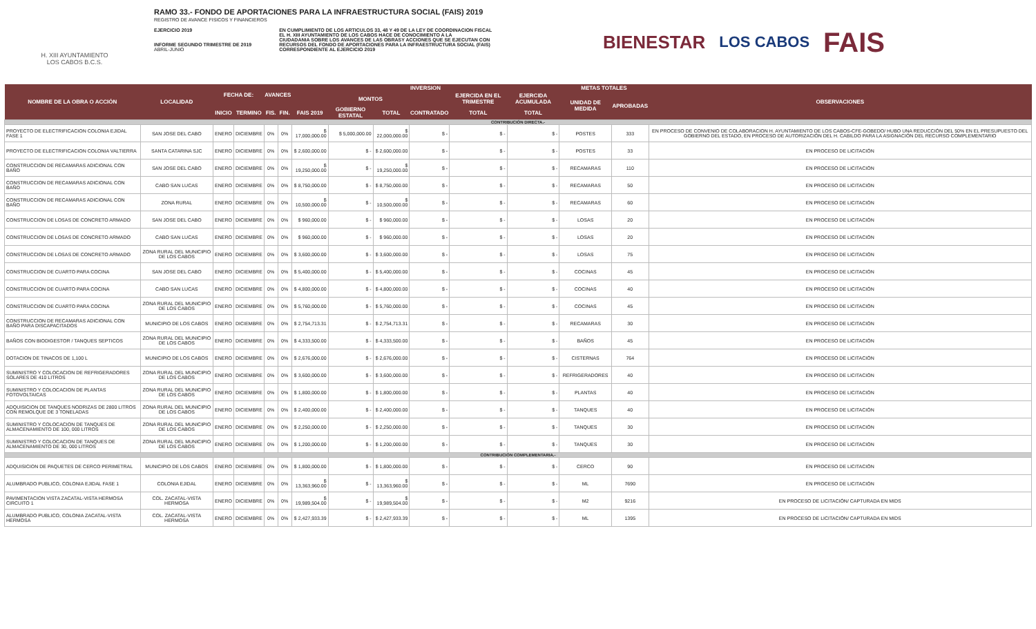H. XIII AYUNTAMIENTO
LOS CABOS B.C.S.
RAMO 33.- FONDO DE APORTACIONES PARA LA INFRAESTRUCTURA SOCIAL (FAIS) 2019
REGISTRO DE AVANCE FISICOS Y FINANCIEROS
EJERCICIO 2019
INFORME SEGUNDO TRIMESTRE DE 2019
ABRIL-JUNIO
EN CUMPLIMIENTO DE LOS ARTICULOS 33, 48 Y 49 DE LA LEY DE COORDINACION FISCAL
EL H. XIII AYUNTAMIENTO DE LOS CABOS HACE DE CONOCIMIENTO A LA
CIUDADANIA SOBRE LOS AVANCES DE LAS OBRASY ACCIONES QUE SE EJECUTAN CON
RECURSOS DEL FONDO DE APORTACIONES PARA LA INFRAESTRUCTURA SOCIAL (FAIS)
CORRESPONDIENTE AL EJERCICIO 2019
BIENESTAR
LOS CABOS
FAIS
| NOMBRE DE LA OBRA O ACCIÓN | LOCALIDAD | FECHA DE: | | AVANCES | | INVERSION | | | | | | METAS TOTALES | | OBSERVACIONES |
| --- | --- | --- | --- | --- | --- | --- | --- | --- | --- | --- | --- | --- | --- | --- |
| | | | | | | MONTOS | | | | EJERCIDA EN EL TRIMESTRE | EJERCIDA ACUMULADA | UNIDAD DE MEDIDA | APROBADAS | |
| | | INICIO | TERMINO | FIS. | FIN. | FAIS 2019 | GOBIERNO ESTATAL | TOTAL | CONTRATADO | TOTAL | TOTAL | | | |
| CONTRIBUCIÓN DIRECTA.- | | | | | | | | | | | | | | |
| PROYECTO DE ELECTRIFICACION COLONIA EJIDAL FASE 1 | SAN JOSE DEL CABO | ENERO | DICIEMBRE | 0% | 0% | $ 17,000,000.00 | $ 5,000,000.00 | $ 22,000,000.00 | $ - | $ - | $ - | POSTES | 333 | EN PROCESO DE CONVENIO DE COLABORACION H. AYUNTAMIENTO DE LOS CABOS-CFE-GOBEDO/ HUBO UNA REDUCCIÓN DEL 50% EN EL PRESUPUESTO DEL GOBIERNO DEL ESTADO, EN PROCESO DE AUTORIZACIÓN DEL H. CABILDO PARA LA ASIGNACIÓN DEL RECURSO COMPLEMENTARIO |
| PROYECTO DE ELECTRIFICACION COLONIA VALTIERRA | SANTA CATARINA SJC | ENERO | DICIEMBRE | 0% | 0% | $ 2,600,000.00 | $ - | $ 2,600,000.00 | $ - | $ - | $ - | POSTES | 33 | EN PROCESO DE LICITACIÓN |
| CONSTRUCCION DE RECAMARAS ADICIONAL CON BAÑO | SAN JOSE DEL CABO | ENERO | DICIEMBRE | 0% | 0% | $ 19,250,000.00 | $ - | $ 19,250,000.00 | $ - | $ - | $ - | RECAMARAS | 110 | EN PROCESO DE LICITACIÓN |
| CONSTRUCCION DE RECAMARAS ADICIONAL CON BAÑO | CABO SAN LUCAS | ENERO | DICIEMBRE | 0% | 0% | $ 8,750,000.00 | $ - | $ 8,750,000.00 | $ - | $ - | $ - | RECAMARAS | 50 | EN PROCESO DE LICITACIÓN |
| CONSTRUCCION DE RECAMARAS ADICIONAL CON BAÑO | ZONA RURAL | ENERO | DICIEMBRE | 0% | 0% | $ 10,500,000.00 | $ - | $ 10,500,000.00 | $ - | $ - | $ - | RECAMARAS | 60 | EN PROCESO DE LICITACIÓN |
| CONSTRUCCION DE LOSAS DE CONCRETO ARMADO | SAN JOSE DEL CABO | ENERO | DICIEMBRE | 0% | 0% | $ 960,000.00 | $ - | $ 960,000.00 | $ - | $ - | $ - | LOSAS | 20 | EN PROCESO DE LICITACIÓN |
| CONSTRUCCION DE LOSAS DE CONCRETO ARMADO | CABO SAN LUCAS | ENERO | DICIEMBRE | 0% | 0% | $ 960,000.00 | $ - | $ 960,000.00 | $ - | $ - | $ - | LOSAS | 20 | EN PROCESO DE LICITACIÓN |
| CONSTRUCCION DE LOSAS DE CONCRETO ARMADO | ZONA RURAL DEL MUNICIPIO DE LOS CABOS | ENERO | DICIEMBRE | 0% | 0% | $ 3,600,000.00 | $ - | $ 3,600,000.00 | $ - | $ - | $ - | LOSAS | 75 | EN PROCESO DE LICITACIÓN |
| CONSTRUCCION DE CUARTO PARA COCINA | SAN JOSE DEL CABO | ENERO | DICIEMBRE | 0% | 0% | $ 5,400,000.00 | $ - | $ 5,400,000.00 | $ - | $ - | $ - | COCINAS | 45 | EN PROCESO DE LICITACIÓN |
| CONSTRUCCION DE CUARTO PARA COCINA | CABO SAN LUCAS | ENERO | DICIEMBRE | 0% | 0% | $ 4,800,000.00 | $ - | $ 4,800,000.00 | $ - | $ - | $ - | COCINAS | 40 | EN PROCESO DE LICITACIÓN |
| CONSTRUCCION DE CUARTO PARA COCINA | ZONA RURAL DEL MUNICIPIO DE LOS CABOS | ENERO | DICIEMBRE | 0% | 0% | $ 5,760,000.00 | $ - | $ 5,760,000.00 | $ - | $ - | $ - | COCINAS | 45 | EN PROCESO DE LICITACIÓN |
| CONSTRUCCION DE RECAMARAS ADICIONAL CON BAÑO PARA DISCAPACITADOS | MUNICIPIO DE LOS CABOS | ENERO | DICIEMBRE | 0% | 0% | $ 2,754,713.31 | $ - | $ 2,754,713.31 | $ - | $ - | $ - | RECAMARAS | 30 | EN PROCESO DE LICITACIÓN |
| BAÑOS CON BIODIGESTOR / TANQUES SEPTICOS | ZONA RURAL DEL MUNICIPIO DE LOS CABOS | ENERO | DICIEMBRE | 0% | 0% | $ 4,333,500.00 | $ - | $ 4,333,500.00 | $ - | $ - | $ - | BAÑOS | 45 | EN PROCESO DE LICITACIÓN |
| DOTACION DE TINACOS DE 1,100 L | MUNICIPIO DE LOS CABOS | ENERO | DICIEMBRE | 0% | 0% | $ 2,676,000.00 | $ - | $ 2,676,000.00 | $ - | $ - | $ - | CISTERNAS | 764 | EN PROCESO DE LICITACIÓN |
| SUMINISTRO Y COLOCACION DE REFRIGERADORES SOLARES DE 410 LITROS | ZONA RURAL DEL MUNICIPIO DE LOS CABOS | ENERO | DICIEMBRE | 0% | 0% | $ 3,600,000.00 | $ - | $ 3,600,000.00 | $ - | $ - | $ - | REFRIGERADORES | 40 | EN PROCESO DE LICITACIÓN |
| SUMINISTRO Y COLOCACION DE PLANTAS FOTOVOLTAICAS | ZONA RURAL DEL MUNICIPIO DE LOS CABOS | ENERO | DICIEMBRE | 0% | 0% | $ 1,800,000.00 | $ - | $ 1,800,000.00 | $ - | $ - | $ - | PLANTAS | 40 | EN PROCESO DE LICITACIÓN |
| ADQUISICION DE TANQUES NODRIZAS DE 2800 LITROS CON REMOLQUE DE 3 TONELADAS | ZONA RURAL DEL MUNICIPIO DE LOS CABOS | ENERO | DICIEMBRE | 0% | 0% | $ 2,400,000.00 | $ - | $ 2,400,000.00 | $ - | $ - | $ - | TANQUES | 40 | EN PROCESO DE LICITACIÓN |
| SUMINISTRO Y COLOCACION DE TANQUES DE ALMACENAMIENTO DE 100, 000 LITROS | ZONA RURAL DEL MUNICIPIO DE LOS CABOS | ENERO | DICIEMBRE | 0% | 0% | $ 2,250,000.00 | $ - | $ 2,250,000.00 | $ - | $ - | $ - | TANQUES | 30 | EN PROCESO DE LICITACIÓN |
| SUMINISTRO Y COLOCACION DE TANQUES DE ALMACENAMIENTO DE 30, 000 LITROS | ZONA RURAL DEL MUNICIPIO DE LOS CABOS | ENERO | DICIEMBRE | 0% | 0% | $ 1,200,000.00 | $ - | $ 1,200,000.00 | $ - | $ - | $ - | TANQUES | 30 | EN PROCESO DE LICITACIÓN |
| CONTRIBUCIÓN COMPLEMENTARIA.- | | | | | | | | | | | | | | |
| ADQUISICION DE PAQUETES DE CERCO PERIMETRAL | MUNICIPIO DE LOS CABOS | ENERO | DICIEMBRE | 0% | 0% | $ 1,800,000.00 | $ - | $ 1,800,000.00 | $ - | $ - | $ - | CERCO | 90 | EN PROCESO DE LICITACIÓN |
| ALUMBRADO PUBLICO, COLONIA EJIDAL FASE 1 | COLONIA EJIDAL | ENERO | DICIEMBRE | 0% | 0% | $ 13,363,960.00 | $ - | $ 13,363,960.00 | $ - | $ - | $ - | ML | 7690 | EN PROCESO DE LICITACIÓN |
| PAVIMENTACION VISTA ZACATAL-VISTA HERMOSA CIRCUITO 1 | COL. ZACATAL-VISTA HERMOSA | ENERO | DICIEMBRE | 0% | 0% | $ 19,989,504.00 | $ - | $ 19,989,504.00 | $ - | $ - | $ - | M2 | 9216 | EN PROCESO DE LICITACIÓN/ CAPTURADA EN MIDS |
| ALUMBRADO PUBLICO, COLONIA ZACATAL-VISTA HERMOSA | COL. ZACATAL-VISTA HERMOSA | ENERO | DICIEMBRE | 0% | 0% | $ 2,427,933.39 | $ - | $ 2,427,933.39 | $ - | $ - | $ - | ML | 1395 | EN PROCESO DE LICITACIÓN/ CAPTURADA EN MIDS |